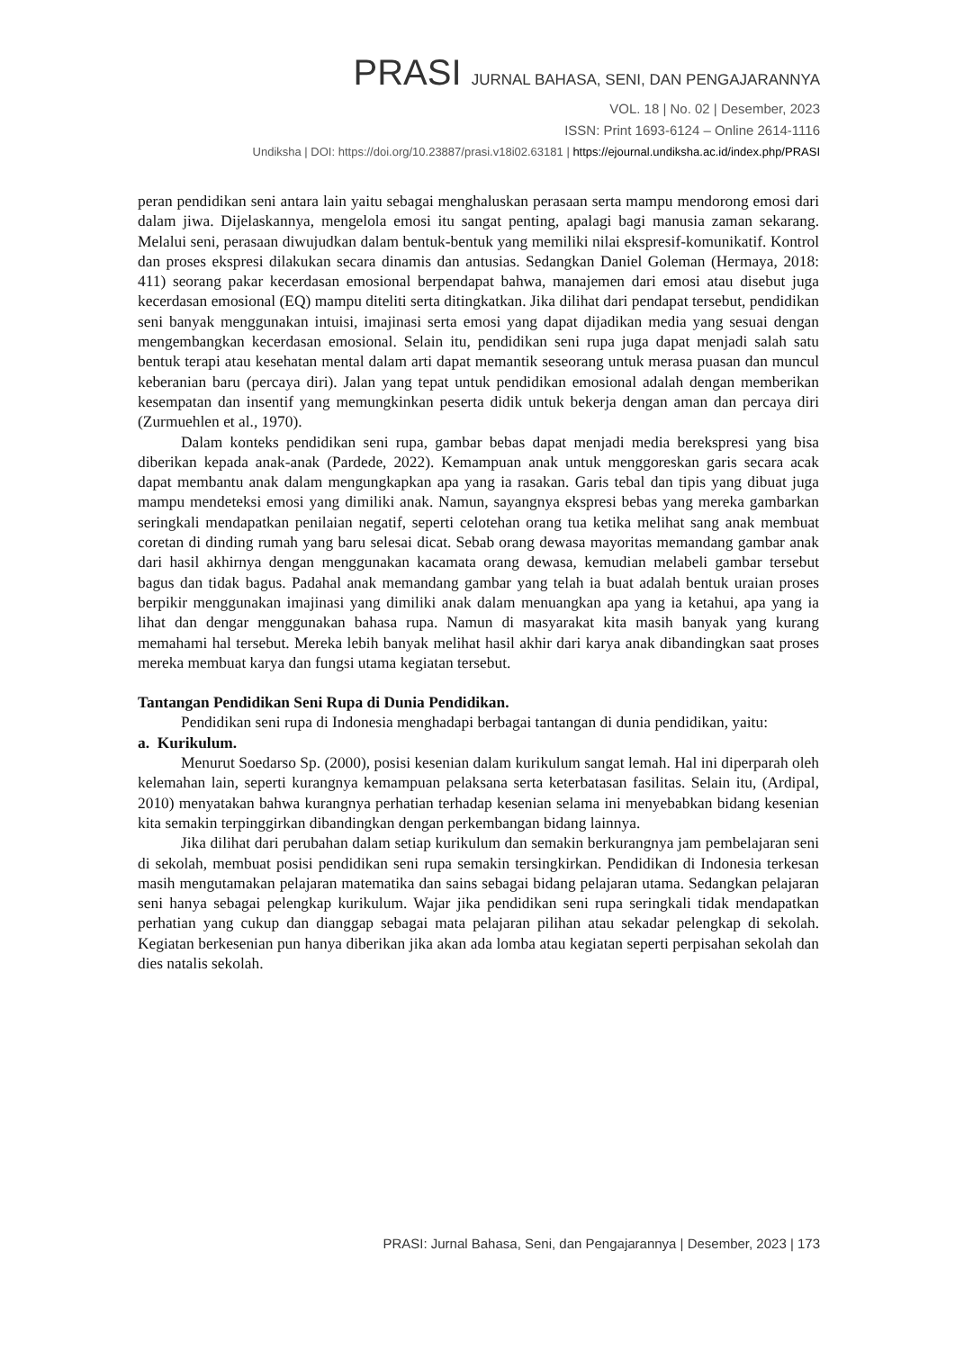PRASI JURNAL BAHASA, SENI, DAN PENGAJARANNYA
VOL. 18 | No. 02 | Desember, 2023
ISSN: Print 1693-6124 – Online 2614-1116
Undiksha | DOI: https://doi.org/10.23887/prasi.v18i02.63181 | https://ejournal.undiksha.ac.id/index.php/PRASI
peran pendidikan seni antara lain yaitu sebagai menghaluskan perasaan serta mampu mendorong emosi dari dalam jiwa. Dijelaskannya, mengelola emosi itu sangat penting, apalagi bagi manusia zaman sekarang. Melalui seni, perasaan diwujudkan dalam bentuk-bentuk yang memiliki nilai ekspresif-komunikatif. Kontrol dan proses ekspresi dilakukan secara dinamis dan antusias. Sedangkan Daniel Goleman (Hermaya, 2018: 411) seorang pakar kecerdasan emosional berpendapat bahwa, manajemen dari emosi atau disebut juga kecerdasan emosional (EQ) mampu diteliti serta ditingkatkan. Jika dilihat dari pendapat tersebut, pendidikan seni banyak menggunakan intuisi, imajinasi serta emosi yang dapat dijadikan media yang sesuai dengan mengembangkan kecerdasan emosional. Selain itu, pendidikan seni rupa juga dapat menjadi salah satu bentuk terapi atau kesehatan mental dalam arti dapat memantik seseorang untuk merasa puasan dan muncul keberanian baru (percaya diri). Jalan yang tepat untuk pendidikan emosional adalah dengan memberikan kesempatan dan insentif yang memungkinkan peserta didik untuk bekerja dengan aman dan percaya diri (Zurmuehlen et al., 1970).
Dalam konteks pendidikan seni rupa, gambar bebas dapat menjadi media berekspresi yang bisa diberikan kepada anak-anak (Pardede, 2022). Kemampuan anak untuk menggoreskan garis secara acak dapat membantu anak dalam mengungkapkan apa yang ia rasakan. Garis tebal dan tipis yang dibuat juga mampu mendeteksi emosi yang dimiliki anak. Namun, sayangnya ekspresi bebas yang mereka gambarkan seringkali mendapatkan penilaian negatif, seperti celotehan orang tua ketika melihat sang anak membuat coretan di dinding rumah yang baru selesai dicat. Sebab orang dewasa mayoritas memandang gambar anak dari hasil akhirnya dengan menggunakan kacamata orang dewasa, kemudian melabeli gambar tersebut bagus dan tidak bagus. Padahal anak memandang gambar yang telah ia buat adalah bentuk uraian proses berpikir menggunakan imajinasi yang dimiliki anak dalam menuangkan apa yang ia ketahui, apa yang ia lihat dan dengar menggunakan bahasa rupa. Namun di masyarakat kita masih banyak yang kurang memahami hal tersebut. Mereka lebih banyak melihat hasil akhir dari karya anak dibandingkan saat proses mereka membuat karya dan fungsi utama kegiatan tersebut.
Tantangan Pendidikan Seni Rupa di Dunia Pendidikan.
Pendidikan seni rupa di Indonesia menghadapi berbagai tantangan di dunia pendidikan, yaitu:
a. Kurikulum.
Menurut Soedarso Sp. (2000), posisi kesenian dalam kurikulum sangat lemah. Hal ini diperparah oleh kelemahan lain, seperti kurangnya kemampuan pelaksana serta keterbatasan fasilitas. Selain itu, (Ardipal, 2010) menyatakan bahwa kurangnya perhatian terhadap kesenian selama ini menyebabkan bidang kesenian kita semakin terpinggirkan dibandingkan dengan perkembangan bidang lainnya.
Jika dilihat dari perubahan dalam setiap kurikulum dan semakin berkurangnya jam pembelajaran seni di sekolah, membuat posisi pendidikan seni rupa semakin tersingkirkan. Pendidikan di Indonesia terkesan masih mengutamakan pelajaran matematika dan sains sebagai bidang pelajaran utama. Sedangkan pelajaran seni hanya sebagai pelengkap kurikulum. Wajar jika pendidikan seni rupa seringkali tidak mendapatkan perhatian yang cukup dan dianggap sebagai mata pelajaran pilihan atau sekadar pelengkap di sekolah. Kegiatan berkesenian pun hanya diberikan jika akan ada lomba atau kegiatan seperti perpisahan sekolah dan dies natalis sekolah.
PRASI: Jurnal Bahasa, Seni, dan Pengajarannya | Desember, 2023 | 173